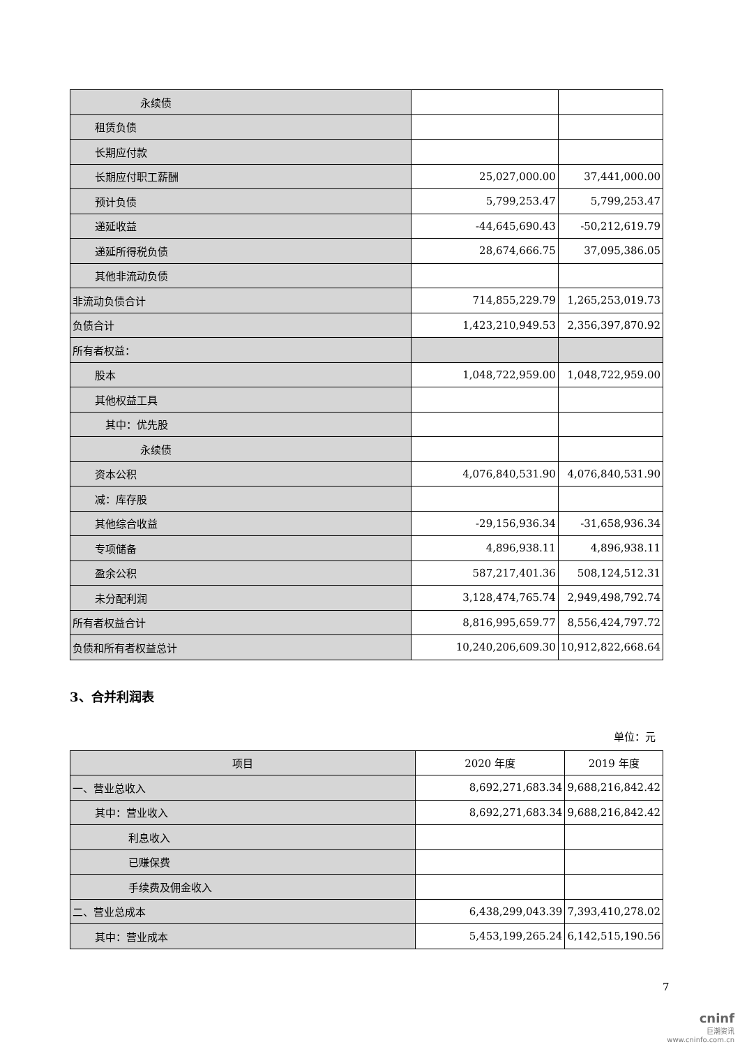| 永续债 | | |
| 租赁负债 | | |
| 长期应付款 | | |
| 长期应付职工薪酬 | 25,027,000.00 | 37,441,000.00 |
| 预计负债 | 5,799,253.47 | 5,799,253.47 |
| 递延收益 | -44,645,690.43 | -50,212,619.79 |
| 递延所得税负债 | 28,674,666.75 | 37,095,386.05 |
| 其他非流动负债 | | |
| 非流动负债合计 | 714,855,229.79 | 1,265,253,019.73 |
| 负债合计 | 1,423,210,949.53 | 2,356,397,870.92 |
| 所有者权益： | | |
| 股本 | 1,048,722,959.00 | 1,048,722,959.00 |
| 其他权益工具 | | |
| 其中：优先股 | | |
| 永续债 | | |
| 资本公积 | 4,076,840,531.90 | 4,076,840,531.90 |
| 减：库存股 | | |
| 其他综合收益 | -29,156,936.34 | -31,658,936.34 |
| 专项储备 | 4,896,938.11 | 4,896,938.11 |
| 盈余公积 | 587,217,401.36 | 508,124,512.31 |
| 未分配利润 | 3,128,474,765.74 | 2,949,498,792.74 |
| 所有者权益合计 | 8,816,995,659.77 | 8,556,424,797.72 |
| 负债和所有者权益总计 | 10,240,206,609.30 | 10,912,822,668.64 |
3、合并利润表
单位：元
| 项目 | 2020 年度 | 2019 年度 |
| --- | --- | --- |
| 一、营业总收入 | 8,692,271,683.34 | 9,688,216,842.42 |
| 其中：营业收入 | 8,692,271,683.34 | 9,688,216,842.42 |
| 利息收入 | | |
| 已赚保费 | | |
| 手续费及佣金收入 | | |
| 二、营业总成本 | 6,438,299,043.39 | 7,393,410,278.02 |
| 其中：营业成本 | 5,453,199,265.24 | 6,142,515,190.56 |
7
cninf
巨潮资讯
www.cninfo.com.cn